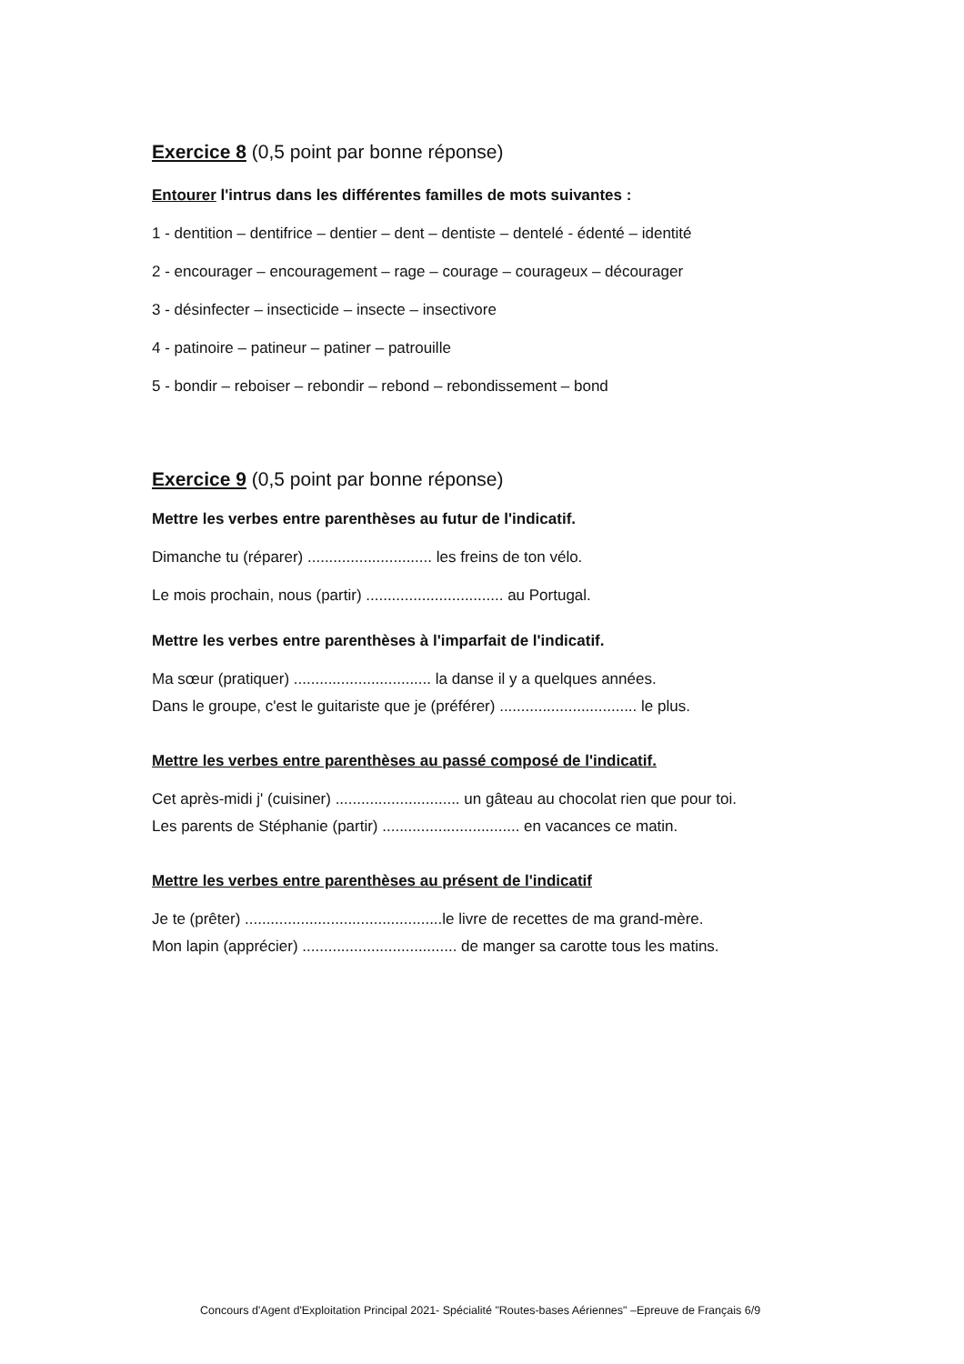Exercice 8 (0,5 point par bonne réponse)
Entourer l'intrus dans les différentes familles de mots suivantes :
1 - dentition – dentifrice – dentier – dent – dentiste – dentelé - édenté – identité
2 - encourager – encouragement – rage – courage – courageux – décourager
3 - désinfecter – insecticide – insecte – insectivore
4 - patinoire – patineur – patiner – patrouille
5 - bondir – reboiser – rebondir – rebond – rebondissement – bond
Exercice 9 (0,5 point par bonne réponse)
Mettre les verbes entre parenthèses au futur de l'indicatif.
Dimanche tu (réparer) ............................. les freins de ton vélo.
Le mois prochain, nous (partir) ................................ au Portugal.
Mettre les verbes entre parenthèses à l'imparfait de l'indicatif.
Ma sœur (pratiquer) ................................ la danse il y a quelques années.
Dans le groupe, c'est le guitariste que je (préférer) ................................ le plus.
Mettre les verbes entre parenthèses au passé composé de l'indicatif.
Cet après-midi j' (cuisiner) ............................. un gâteau au chocolat rien que pour toi.
Les parents de Stéphanie (partir) ................................ en vacances ce matin.
Mettre les verbes entre parenthèses au présent de l'indicatif
Je te (prêter) ..............................................le livre de recettes de ma grand-mère.
Mon lapin (apprécier) .................................... de manger sa carotte tous les matins.
Concours d'Agent d'Exploitation Principal 2021- Spécialité "Routes-bases Aériennes" –Epreuve de Français 6/9